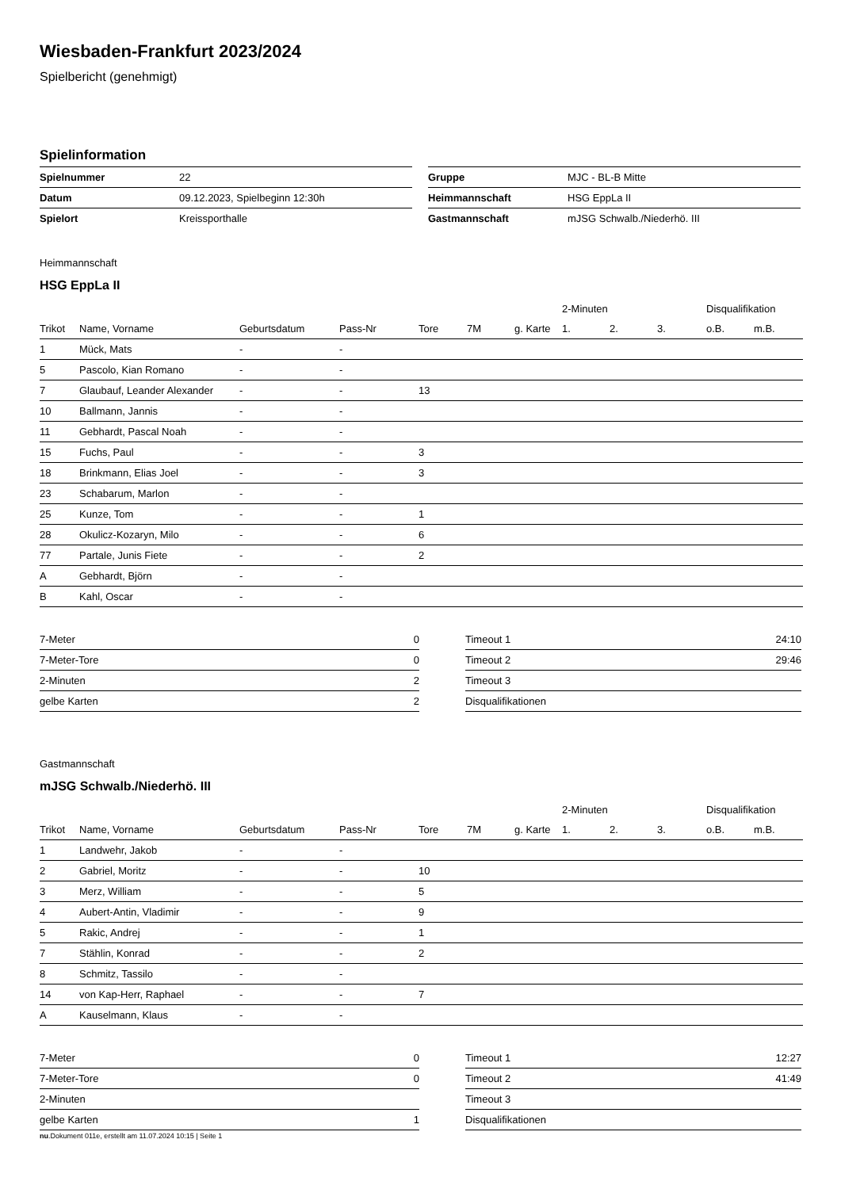Wiesbaden-Frankfurt 2023/2024
Spielbericht (genehmigt)
Spielinformation
| Spielnummer | 22 |
| Datum | 09.12.2023, Spielbeginn 12:30h |
| Spielort | Kreissporthalle |
| Gruppe | MJC - BL-B Mitte |
| Heimmannschaft | HSG EppLa II |
| Gastmannschaft | mJSG Schwalb./Niederhö. III |
Heimmannschaft
HSG EppLa II
| | | | | | | | 2-Minuten | | | Disqualifikation | |
| --- | --- | --- | --- | --- | --- | --- | --- | --- | --- | --- | --- |
| Trikot | Name, Vorname | Geburtsdatum | Pass-Nr | Tore | 7M | g. Karte | 1. | 2. | 3. | o.B. | m.B. |
| 1 | Mück, Mats | - | - | | | | | | | | |
| 5 | Pascolo, Kian Romano | - | - | | | | | | | | |
| 7 | Glaubauf, Leander Alexander | - | - | 13 | | | | | | | |
| 10 | Ballmann, Jannis | - | - | | | | | | | | |
| 11 | Gebhardt, Pascal Noah | - | - | | | | | | | | |
| 15 | Fuchs, Paul | - | - | 3 | | | | | | | |
| 18 | Brinkmann, Elias Joel | - | - | 3 | | | | | | | |
| 23 | Schabarum, Marlon | - | - | | | | | | | | |
| 25 | Kunze, Tom | - | - | 1 | | | | | | | |
| 28 | Okulicz-Kozaryn, Milo | - | - | 6 | | | | | | | |
| 77 | Partale, Junis Fiete | - | - | 2 | | | | | | | |
| A | Gebhardt, Björn | - | - | | | | | | | | |
| B | Kahl, Oscar | - | - | | | | | | | | |
| 7-Meter | 0 |
| 7-Meter-Tore | 0 |
| 2-Minuten | 2 |
| gelbe Karten | 2 |
| Timeout 1 | 24:10 |
| Timeout 2 | 29:46 |
| Timeout 3 | |
| Disqualifikationen | |
Gastmannschaft
mJSG Schwalb./Niederhö. III
| | | | | | | | 2-Minuten | | | Disqualifikation | |
| --- | --- | --- | --- | --- | --- | --- | --- | --- | --- | --- | --- |
| Trikot | Name, Vorname | Geburtsdatum | Pass-Nr | Tore | 7M | g. Karte | 1. | 2. | 3. | o.B. | m.B. |
| 1 | Landwehr, Jakob | - | - | | | | | | | | |
| 2 | Gabriel, Moritz | - | - | 10 | | | | | | | |
| 3 | Merz, William | - | - | 5 | | | | | | | |
| 4 | Aubert-Antin, Vladimir | - | - | 9 | | | | | | | |
| 5 | Rakic, Andrej | - | - | 1 | | | | | | | |
| 7 | Stählin, Konrad | - | - | 2 | | | | | | | |
| 8 | Schmitz, Tassilo | - | - | | | | | | | | |
| 14 | von Kap-Herr, Raphael | - | - | 7 | | | | | | | |
| A | Kauselmann, Klaus | - | - | | | | | | | | |
| 7-Meter | 0 |
| 7-Meter-Tore | 0 |
| 2-Minuten | |
| gelbe Karten | 1 |
| Timeout 1 | 12:27 |
| Timeout 2 | 41:49 |
| Timeout 3 | |
| Disqualifikationen | |
nu.Dokument 011e, erstellt am 11.07.2024 10:15 | Seite 1